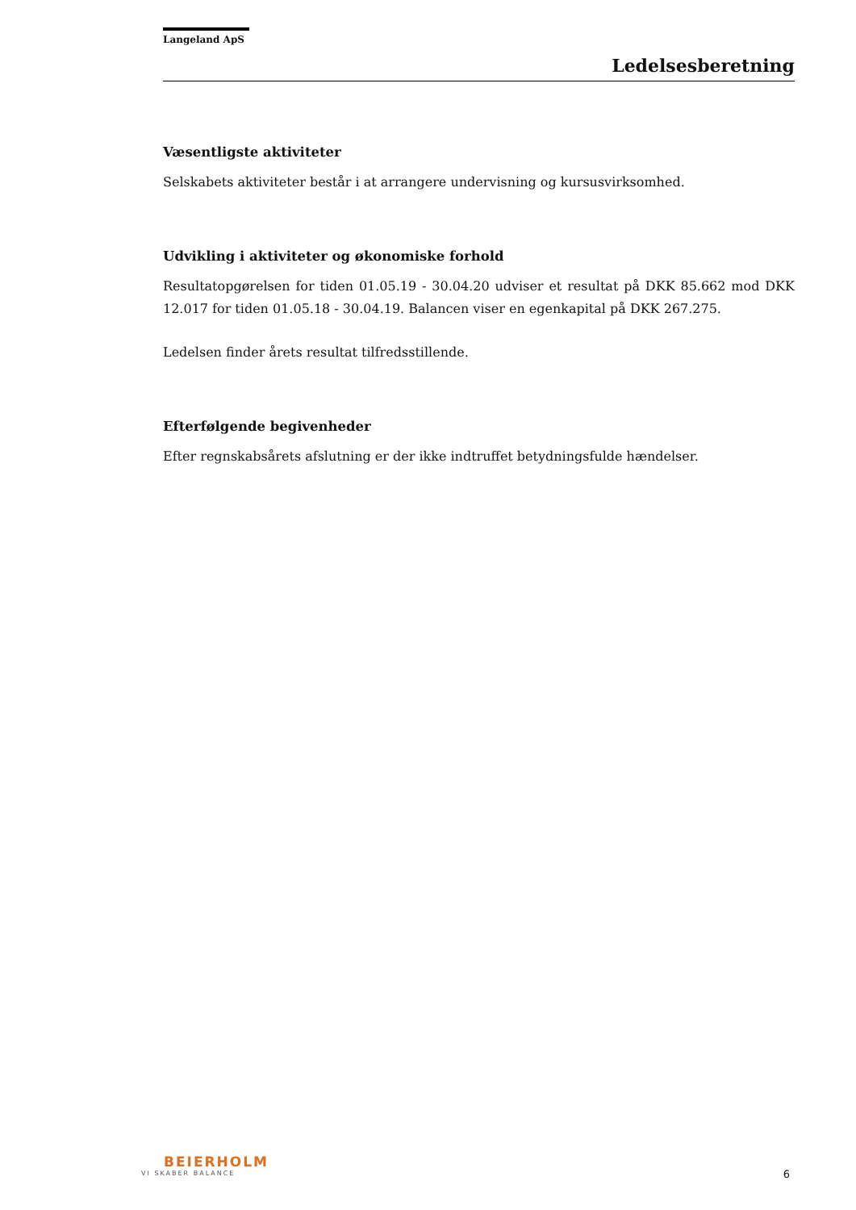Langeland ApS
Ledelsesberetning
Væsentligste aktiviteter
Selskabets aktiviteter består i at arrangere undervisning og kursusvirksomhed.
Udvikling i aktiviteter og økonomiske forhold
Resultatopgørelsen for tiden 01.05.19 - 30.04.20 udviser et resultat på DKK 85.662 mod DKK 12.017 for tiden 01.05.18 - 30.04.19. Balancen viser en egenkapital på DKK 267.275.
Ledelsen finder årets resultat tilfredsstillende.
Efterfølgende begivenheder
Efter regnskabsårets afslutning er der ikke indtruffet betydningsfulde hændelser.
BEIERHOLM
VI SKABER BALANCE
6